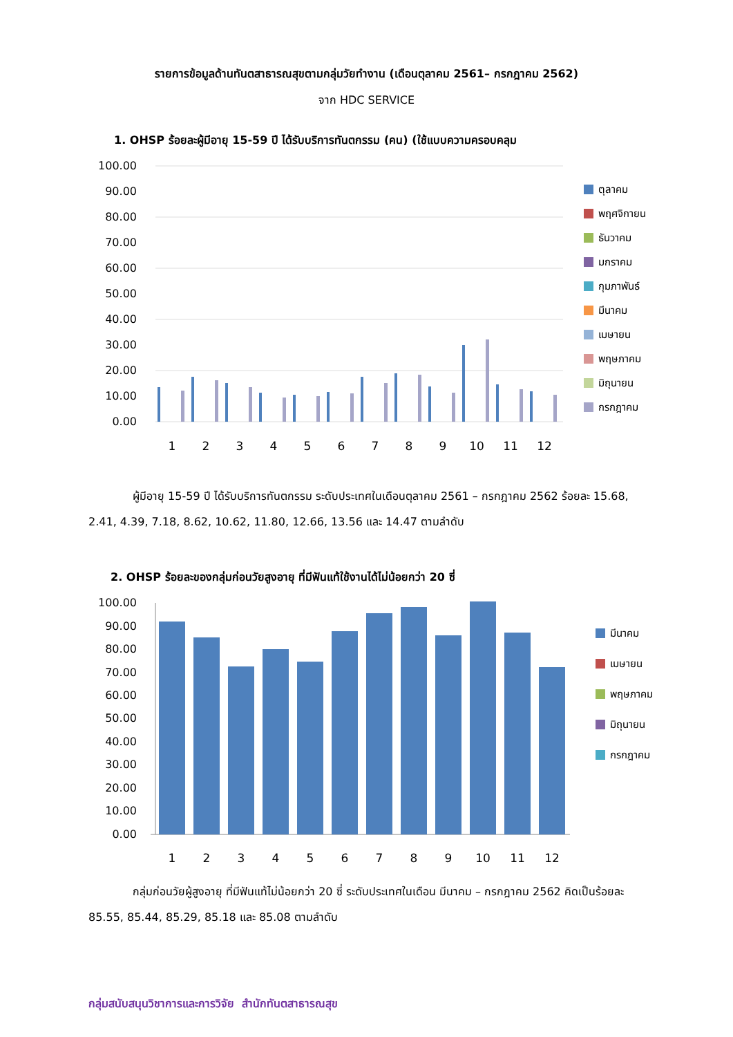รายการข้อมูลด้านทันตสาธารณสุขตามกลุ่มวัยทำงาน (เดือนตุลาคม 2561– กรกฎาคม 2562)
จาก HDC SERVICE
1. OHSP ร้อยละผู้มีอายุ 15-59 ปี ได้รับบริการทันตกรรม (คน) (ใช้แบบความครอบคลุม
100.00
90.00
80.00
70.00
60.00
50.00
40.00
30.00
20.00
10.00
0.00
1
2
3
4
5
6
7
8
9
10
11
12
ตุลาคม
พฤศจิกายน
ธันวาคม
มกราคม
กุมภาพันธ์
มีนาคม
เมษายน
พฤษภาคม
มิถุนายน
กรกฎาคม
ผู้มีอายุ 15-59 ปี ได้รับบริการทันตกรรม ระดับประเทศในเดือนตุลาคม 2561 – กรกฎาคม 2562 ร้อยละ 15.68, 2.41, 4.39, 7.18, 8.62, 10.62, 11.80, 12.66, 13.56 และ 14.47 ตามลำดับ
2. OHSP ร้อยละของกลุ่มก่อนวัยสูงอายุ ที่มีฟันแท้ใช้งานได้ไม่น้อยกว่า 20 ซี่
100.00
90.00
80.00
70.00
60.00
50.00
40.00
30.00
20.00
10.00
0.00
1
2
3
4
5
6
7
8
9
10
11
12
มีนาคม
เมษายน
พฤษภาคม
มิถุนายน
กรกฎาคม
กลุ่มก่อนวัยผู้สูงอายุ ที่มีฟันแท้ไม่น้อยกว่า 20 ซี่ ระดับประเทศในเดือน มีนาคม – กรกฎาคม 2562 คิดเป็นร้อยละ 85.55, 85.44, 85.29, 85.18 และ 85.08 ตามลำดับ
กลุ่มสนับสนุนวิชาการและการวิจัย สำนักทันตสาธารณสุข